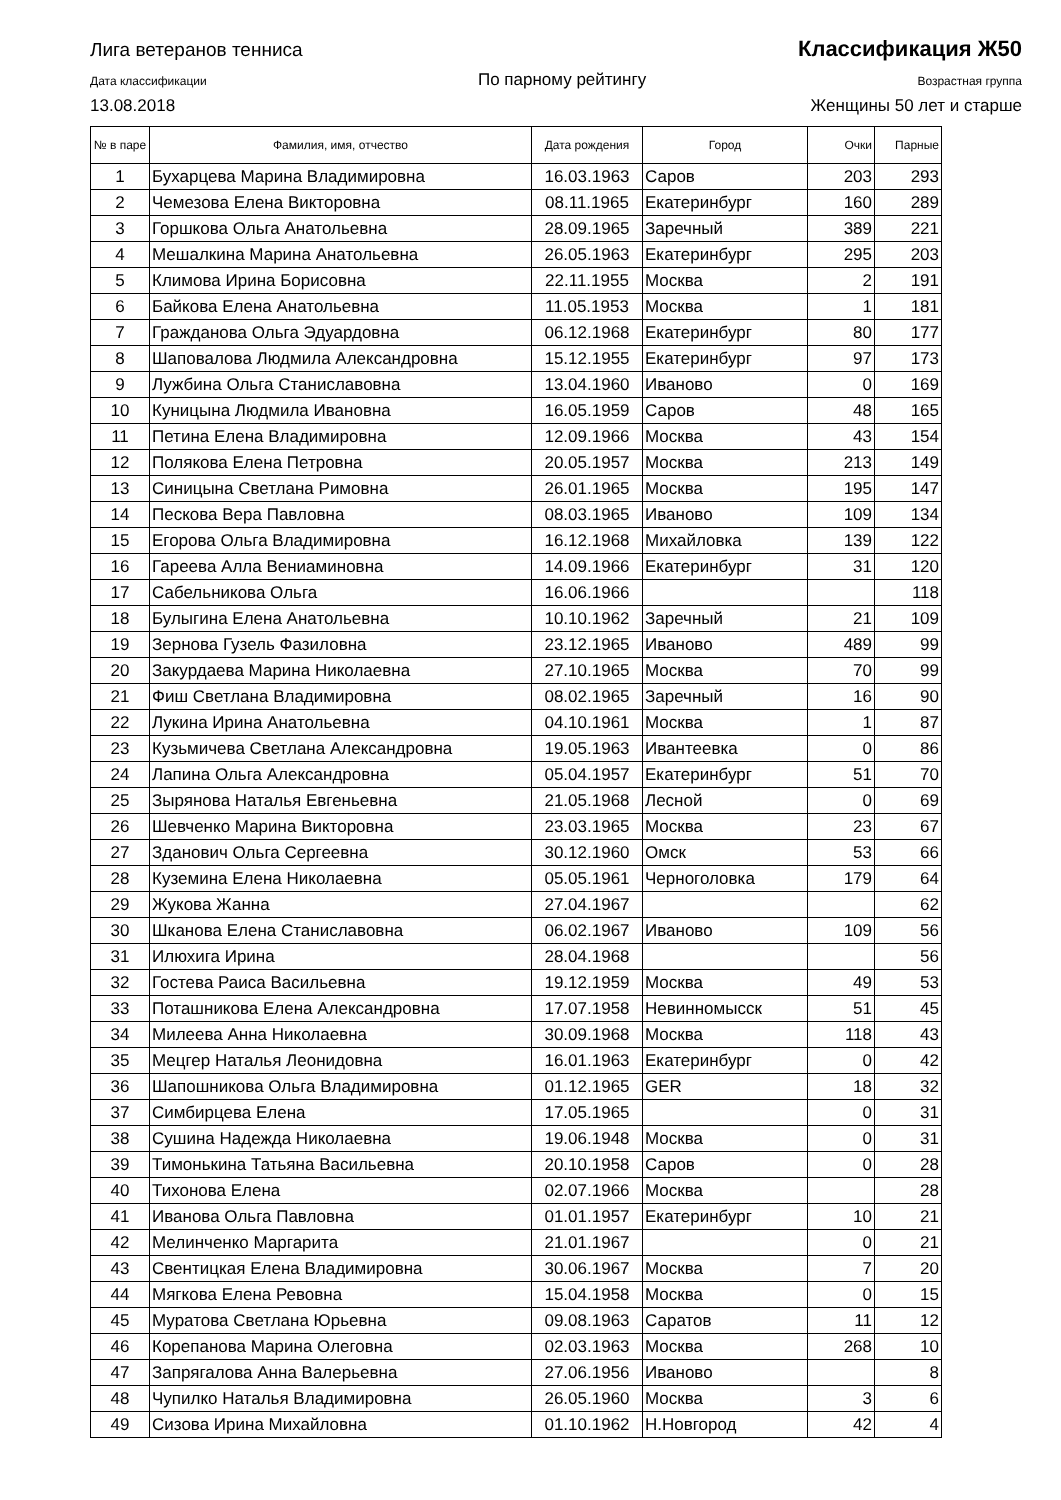Лига ветеранов тенниса Классификация Ж50
Дата классификации По парному рейтингу Возрастная группа
13.08.2018 Женщины 50 лет и старше
| № в паре | Фамилия, имя, отчество | Дата рождения | Город | Очки | Парные |
| --- | --- | --- | --- | --- | --- |
| 1 | Бухарцева Марина Владимировна | 16.03.1963 | Саров | 203 | 293 |
| 2 | Чемезова Елена Викторовна | 08.11.1965 | Екатеринбург | 160 | 289 |
| 3 | Горшкова Ольга Анатольевна | 28.09.1965 | Заречный | 389 | 221 |
| 4 | Мешалкина Марина Анатольевна | 26.05.1963 | Екатеринбург | 295 | 203 |
| 5 | Климова Ирина Борисовна | 22.11.1955 | Москва | 2 | 191 |
| 6 | Байкова Елена Анатольевна | 11.05.1953 | Москва | 1 | 181 |
| 7 | Гражданова Ольга Эдуардовна | 06.12.1968 | Екатеринбург | 80 | 177 |
| 8 | Шаповалова Людмила Александровна | 15.12.1955 | Екатеринбург | 97 | 173 |
| 9 | Лужбина Ольга Станиславовна | 13.04.1960 | Иваново | 0 | 169 |
| 10 | Куницына Людмила Ивановна | 16.05.1959 | Саров | 48 | 165 |
| 11 | Петина Елена Владимировна | 12.09.1966 | Москва | 43 | 154 |
| 12 | Полякова Елена Петровна | 20.05.1957 | Москва | 213 | 149 |
| 13 | Синицына Светлана Римовна | 26.01.1965 | Москва | 195 | 147 |
| 14 | Пескова Вера Павловна | 08.03.1965 | Иваново | 109 | 134 |
| 15 | Егорова Ольга Владимировна | 16.12.1968 | Михайловка | 139 | 122 |
| 16 | Гареева Алла Вениаминовна | 14.09.1966 | Екатеринбург | 31 | 120 |
| 17 | Сабельникова Ольга | 16.06.1966 | | | 118 |
| 18 | Булыгина Елена Анатольевна | 10.10.1962 | Заречный | 21 | 109 |
| 19 | Зернова Гузель Фазиловна | 23.12.1965 | Иваново | 489 | 99 |
| 20 | Закурдаева Марина Николаевна | 27.10.1965 | Москва | 70 | 99 |
| 21 | Фиш Светлана Владимировна | 08.02.1965 | Заречный | 16 | 90 |
| 22 | Лукина Ирина Анатольевна | 04.10.1961 | Москва | 1 | 87 |
| 23 | Кузьмичева Светлана Александровна | 19.05.1963 | Ивантеевка | 0 | 86 |
| 24 | Лапина Ольга Александровна | 05.04.1957 | Екатеринбург | 51 | 70 |
| 25 | Зырянова Наталья Евгеньевна | 21.05.1968 | Лесной | 0 | 69 |
| 26 | Шевченко Марина Викторовна | 23.03.1965 | Москва | 23 | 67 |
| 27 | Зданович Ольга Сергеевна | 30.12.1960 | Омск | 53 | 66 |
| 28 | Куземина Елена Николаевна | 05.05.1961 | Черноголовка | 179 | 64 |
| 29 | Жукова Жанна | 27.04.1967 | | | 62 |
| 30 | Шканова Елена Станиславовна | 06.02.1967 | Иваново | 109 | 56 |
| 31 | Илюхига Ирина | 28.04.1968 | | | 56 |
| 32 | Гостева Раиса Васильевна | 19.12.1959 | Москва | 49 | 53 |
| 33 | Поташникова Елена Александровна | 17.07.1958 | Невинномысск | 51 | 45 |
| 34 | Милеева Анна Николаевна | 30.09.1968 | Москва | 118 | 43 |
| 35 | Мецгер Наталья Леонидовна | 16.01.1963 | Екатеринбург | 0 | 42 |
| 36 | Шапошникова Ольга Владимировна | 01.12.1965 | GER | 18 | 32 |
| 37 | Симбирцева Елена | 17.05.1965 | | 0 | 31 |
| 38 | Сушина Надежда Николаевна | 19.06.1948 | Москва | 0 | 31 |
| 39 | Тимонькина Татьяна Васильевна | 20.10.1958 | Саров | 0 | 28 |
| 40 | Тихонова Елена | 02.07.1966 | Москва | | 28 |
| 41 | Иванова Ольга Павловна | 01.01.1957 | Екатеринбург | 10 | 21 |
| 42 | Мелинченко Маргарита | 21.01.1967 | | 0 | 21 |
| 43 | Свентицкая Елена Владимировна | 30.06.1967 | Москва | 7 | 20 |
| 44 | Мягкова Елена Ревовна | 15.04.1958 | Москва | 0 | 15 |
| 45 | Муратова Светлана Юрьевна | 09.08.1963 | Саратов | 11 | 12 |
| 46 | Корепанова Марина Олеговна | 02.03.1963 | Москва | 268 | 10 |
| 47 | Запрягалова Анна Валерьевна | 27.06.1956 | Иваново | | 8 |
| 48 | Чупилко Наталья Владимировна | 26.05.1960 | Москва | 3 | 6 |
| 49 | Сизова Ирина Михайловна | 01.10.1962 | Н.Новгород | 42 | 4 |